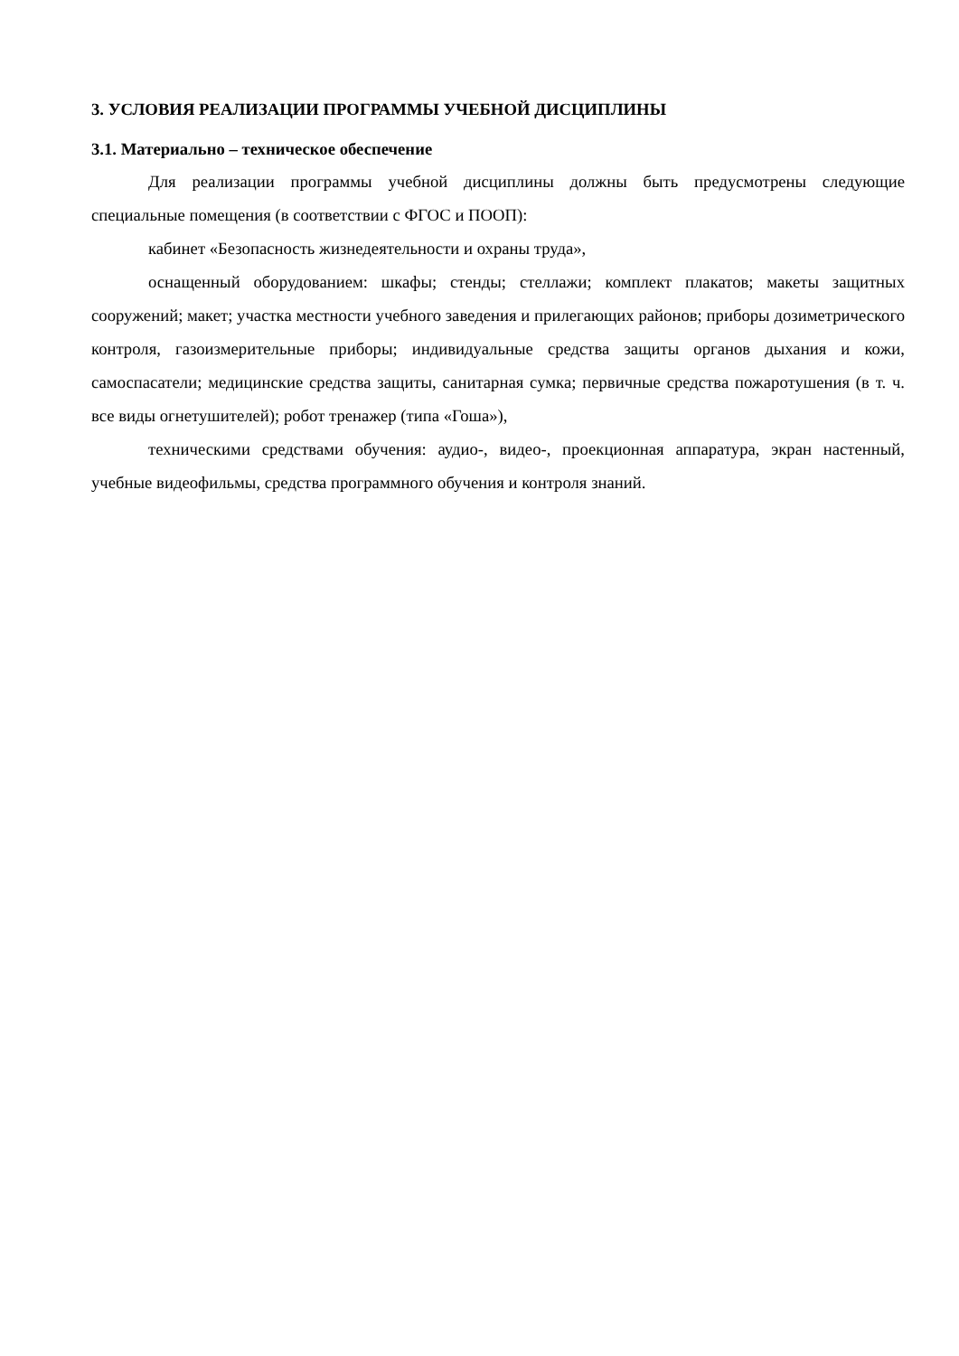3. УСЛОВИЯ РЕАЛИЗАЦИИ ПРОГРАММЫ УЧЕБНОЙ ДИСЦИПЛИНЫ
3.1. Материально – техническое обеспечение
Для реализации программы учебной дисциплины должны быть предусмотрены следующие специальные помещения (в соответствии с ФГОС и ПООП):
кабинет «Безопасность жизнедеятельности и охраны труда»,
оснащенный оборудованием: шкафы; стенды; стеллажи; комплект плакатов; макеты защитных сооружений; макет; участка местности учебного заведения и прилегающих районов; приборы дозиметрического контроля, газоизмерительные приборы; индивидуальные средства защиты органов дыхания и кожи, самоспасатели; медицинские средства защиты, санитарная сумка; первичные средства пожаротушения (в т. ч. все виды огнетушителей); робот тренажер (типа «Гоша»),
техническими средствами обучения: аудио-, видео-, проекционная аппаратура, экран настенный, учебные видеофильмы, средства программного обучения и контроля знаний.